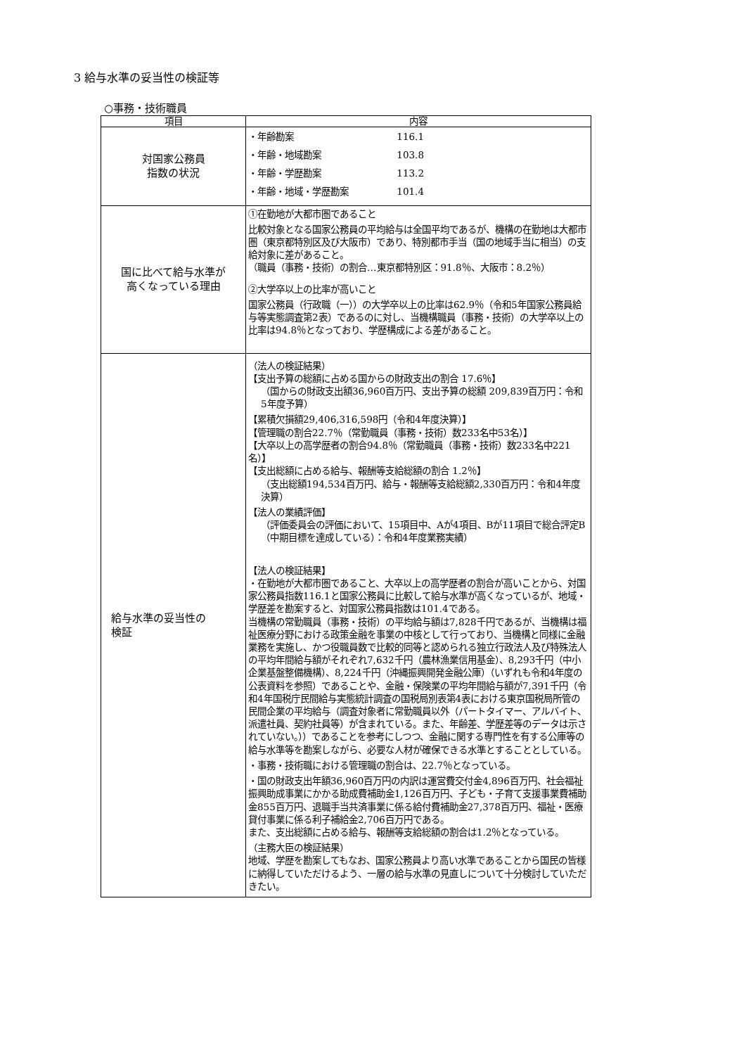3 給与水準の妥当性の検証等
○事務・技術職員
| 項目 | 内容 |
| --- | --- |
| 対国家公務員 指数の状況 | ・年齢勘案 116.1 ・年齢・地域勘案 103.8 ・年齢・学歴勘案 113.2 ・年齢・地域・学歴勘案 101.4 |
| 国に比べて給与水準が 高くなっている理由 | ①在勤地が大都市圏であること 比較対象となる国家公務員の平均給与は全国平均であるが、機構の在勤地は大都市圏（東京都特別区及び大阪市）であり、特別都市手当（国の地域手当に相当）の支給対象に差があること。 （職員（事務・技術）の割合…東京都特別区：91.8％、大阪市：8.2％） ②大学卒以上の比率が高いこと 国家公務員（行政職（一））の大学卒以上の比率は62.9％（令和5年国家公務員給与等実態調査第2表）であるのに対し、当機構職員（事務・技術）の大学卒以上の比率は94.8％となっており、学歴構成による差があること。 |
| 給与水準の妥当性の 検証 | （法人の検証結果） 【支出予算の総額に占める国からの財政支出の割合 17.6％】 （国からの財政支出額36,960百万円、支出予算の総額 209,839百万円：令和5年度予算） 【累積欠損額29,406,316,598円（令和4年度決算）】 【管理職の割合22.7％（常勤職員（事務・技術）数233名中53名）】 【大卒以上の高学歴者の割合94.8％（常勤職員（事務・技術）数233名中221名）】 【支出総額に占める給与、報酬等支給総額の割合 1.2％】 （支出総額194,534百万円、給与・報酬等支給総額2,330百万円：令和4年度決算） 【法人の業績評価】 （評価委員会の評価において、15項目中、Aが4項目、Bが11項目で総合評定B（中期目標を達成している）：令和4年度業務実績） 【法人の検証結果】 ・在勤地が大都市圏であること、大卒以上の高学歴者の割合が高いことから、対国家公務員指数116.1と国家公務員に比較して給与水準が高くなっているが、地域・学歴差を勘案すると、対国家公務員指数は101.4である。 当機構の常勤職員（事務・技術）の平均給与額は7,828千円であるが、当機構は福祉医療分野における政策金融を事業の中核として行っており、当機構と同様に金融業務を実施し、かつ役職員数で比較的同等と認められる独立行政法人及び特殊法人の平均年間給与額がそれぞれ7,632千円（農林漁業信用基金）、8,293千円（中小企業基盤整備機構）、8,224千円（沖縄振興開発金融公庫）（いずれも令和4年度の公表資料を参照）であることや、金融・保険業の平均年間給与額が7,391千円（令和4年国税庁民間給与実態統計調査の国税局別表第4表における東京国税局所管の民間企業の平均給与（調査対象者に常勤職員以外（パートタイマー、アルバイト、派遣社員、契約社員等）が含まれている。また、年齢差、学歴差等のデータは示されていない。））であることを参考にしつつ、金融に関する専門性を有する公庫等の給与水準等を勘案しながら、必要な人材が確保できる水準とすることとしている。 ・事務・技術職における管理職の割合は、22.7％となっている。 ・国の財政支出年額36,960百万円の内訳は運営費交付金4,896百万円、社会福祉振興助成事業にかかる助成費補助金1,126百万円、子ども・子育て支援事業費補助金855百万円、退職手当共済事業に係る給付費補助金27,378百万円、福祉・医療貸付事業に係る利子補給金2,706百万円である。 また、支出総額に占める給与、報酬等支給総額の割合は1.2％となっている。 （主務大臣の検証結果） 地域、学歴を勘案してもなお、国家公務員より高い水準であることから国民の皆様に納得していただけるよう、一層の給与水準の見直しについて十分検討していただきたい。 |